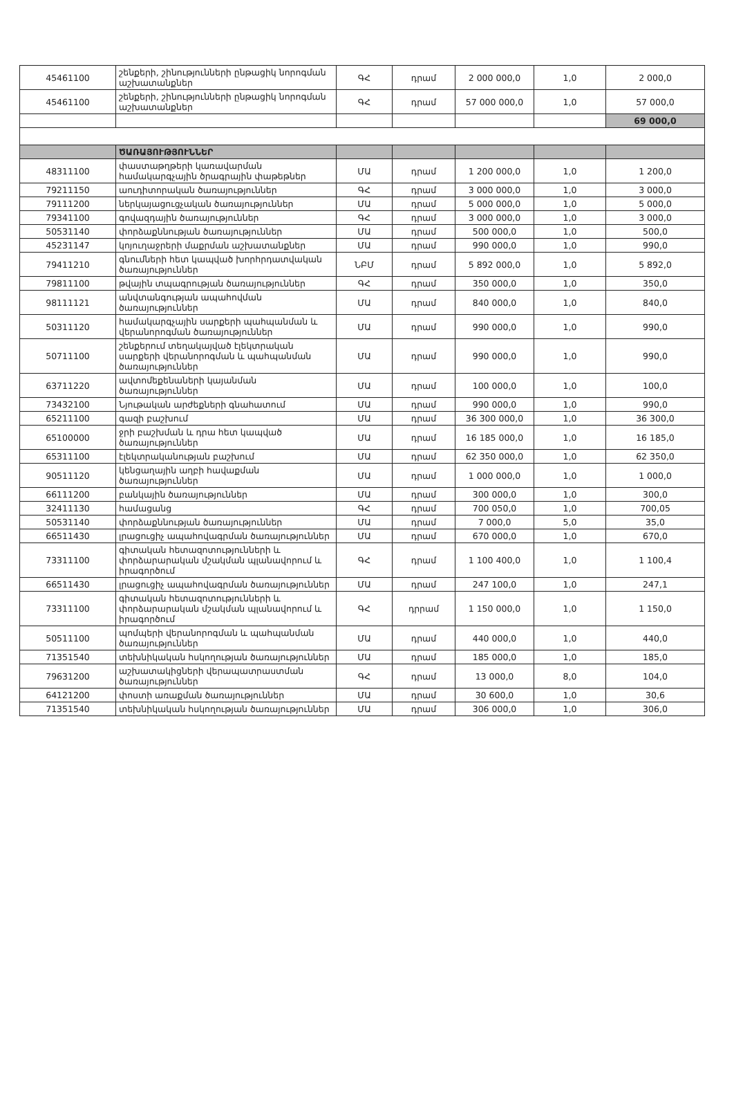| 45461100 | շենքերի, շինությունների ընթացիկ նորոգման աշխատանքներ | ԳՀ | դրամ | 2 000 000,0 | 1,0 | 2 000,0 |
| 45461100 | շենքերի, շինությունների ընթացիկ նորոգման աշխատանքներ | ԳՀ | դրամ | 57 000 000,0 | 1,0 | 57 000,0 |
| | | | | | | 69 000,0 |
| | ԾԱՌԱՅՈՒԹՅՈՒՆՆԵՐ | | | | | |
| 48311100 | փաստաթղթերի կառավարման համակարգչային ծրագրային փաթեթներ | ՄԱ | դրամ | 1 200 000,0 | 1,0 | 1 200,0 |
| 79211150 | աուդիտորական ծառայություններ | ԳՀ | դրամ | 3 000 000,0 | 1,0 | 3 000,0 |
| 79111200 | ներկայացուցչական ծառայություններ | ՄԱ | դրամ | 5 000 000,0 | 1,0 | 5 000,0 |
| 79341100 | գովազդային ծառայություններ | ԳՀ | դրամ | 3 000 000,0 | 1,0 | 3 000,0 |
| 50531140 | փորձաքննության ծառայություններ | ՄԱ | դրամ | 500 000,0 | 1,0 | 500,0 |
| 45231147 | կոյուղաջրերի մաքրման աշխատանքներ | ՄԱ | դրամ | 990 000,0 | 1,0 | 990,0 |
| 79411210 | գնումների հետ կապված խորհրդատվական ծառայություններ | ՆԲՄ | դրամ | 5 892 000,0 | 1,0 | 5 892,0 |
| 79811100 | թվային տպագրության ծառայություններ | ԳՀ | դրամ | 350 000,0 | 1,0 | 350,0 |
| 98111121 | անվտանգության ապահովման ծառայություններ | ՄԱ | դրամ | 840 000,0 | 1,0 | 840,0 |
| 50311120 | համակարգչային սարքերի պահպանման և վերանորոգման ծառայություններ | ՄԱ | դրամ | 990 000,0 | 1,0 | 990,0 |
| 50711100 | շենքերում տեղակայված էլեկտրական սարքերի վերանորոգման և պահպանման ծառայություններ | ՄԱ | դրամ | 990 000,0 | 1,0 | 990,0 |
| 63711220 | ավտոմեքենաների կայանման ծառայություններ | ՄԱ | դրամ | 100 000,0 | 1,0 | 100,0 |
| 73432100 | Նյութական արժեքների գնահատում | ՄԱ | դրամ | 990 000,0 | 1,0 | 990,0 |
| 65211100 | գազի բաշխում | ՄԱ | դրամ | 36 300 000,0 | 1,0 | 36 300,0 |
| 65100000 | ջրի բաշխման և դրա հետ կապված ծառայություններ | ՄԱ | դրամ | 16 185 000,0 | 1,0 | 16 185,0 |
| 65311100 | էլեկտրականության բաշխում | ՄԱ | դրամ | 62 350 000,0 | 1,0 | 62 350,0 |
| 90511120 | կենցաղային աղբի հավաքման ծառայություններ | ՄԱ | դրամ | 1 000 000,0 | 1,0 | 1 000,0 |
| 66111200 | բանկային ծառայություններ | ՄԱ | դրամ | 300 000,0 | 1,0 | 300,0 |
| 32411130 | համացանց | ԳՀ | դրամ | 700 050,0 | 1,0 | 700,05 |
| 50531140 | փորձաքննության ծառայություններ | ՄԱ | դրամ | 7 000,0 | 5,0 | 35,0 |
| 66511430 | լրացուցիչ ապահովագրման ծառայություններ | ՄԱ | դրամ | 670 000,0 | 1,0 | 670,0 |
| 73311100 | գիտական հետազոտությունների և փորձարարական մշակման պլանավորում և իրագործում | ԳՀ | դրամ | 1 100 400,0 | 1,0 | 1 100,4 |
| 66511430 | լրացուցիչ ապահովագրման ծառայություններ | ՄԱ | դրամ | 247 100,0 | 1,0 | 247,1 |
| 73311100 | գիտական հետազոտությունների և փորձարարական մշակման պլանավորում և իրագործում | ԳՀ | դրրամ | 1 150 000,0 | 1,0 | 1 150,0 |
| 50511100 | պոմպերի վերանորոգման և պահպանման ծառայություններ | ՄԱ | դրամ | 440 000,0 | 1,0 | 440,0 |
| 71351540 | տեխնիկական հսկողության ծառայություններ | ՄԱ | դրամ | 185 000,0 | 1,0 | 185,0 |
| 79631200 | աշխատակիցների վերապատրաստման ծառայություններ | ԳՀ | դրամ | 13 000,0 | 8,0 | 104,0 |
| 64121200 | փոստի առաքման ծառայություններ | ՄԱ | դրամ | 30 600,0 | 1,0 | 30,6 |
| 71351540 | տեխնիկական հսկողության ծառայություններ | ՄԱ | դրամ | 306 000,0 | 1,0 | 306,0 |